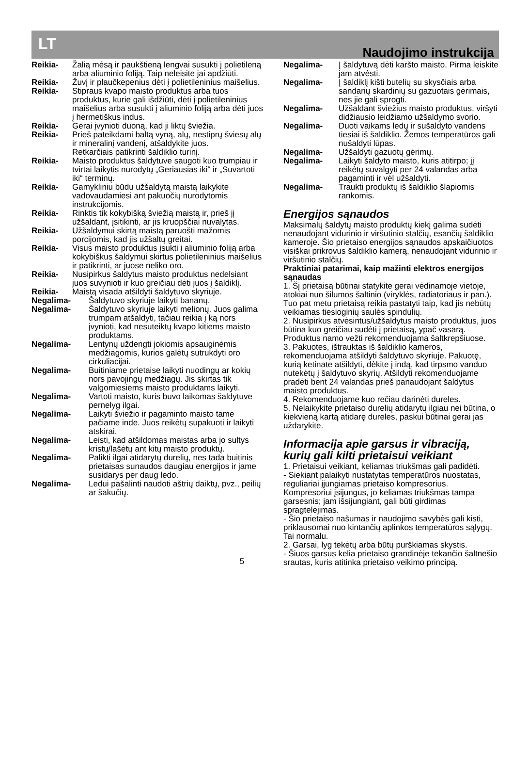LT Naudojimo instrukcija
Reikia- Žalią mėsą ir paukštieną lengvai susukti į polietileną arba aliuminio foliją. Taip neleisite jai apdžiūti.
Reikia- Žuvį ir plaučkepenius dėti į polietileninius maišelius.
Reikia- Stipraus kvapo maisto produktus arba tuos produktus, kurie gali išdžiūti, dėti į polietileninius maišelius arba susukti į aliuminio foliją arba dėti juos į hermetiškus indus.
Reikia- Gerai įvynioti duoną, kad ji liktų šviežia.
Reikia- Prieš pateikdami baltą vyną, alų, nestiprų šviesų alų ir mineralinį vandenį, atšaldykite juos.
Retkarčiais patikrinti šaldiklio turinį.
Reikia- Maisto produktus šaldytuve saugoti kuo trumpiau ir tvirtai laikytis nurodytų „Geriausias iki“ ir „Suvartoti iki“ terminų.
Reikia- Gamykliniu būdu užšaldytą maistą laikykite vadovaudamiesi ant pakuočių nurodytomis instrukcijomis.
Reikia- Rinktis tik kokybišką šviežią maistą ir, prieš jį užšaldant, įsitikinti, ar jis kruopščiai nuvalytas.
Reikia- Užšaldymui skirtą maistą paruošti mažomis porcijomis, kad jis užšaltų greitai.
Reikia- Visus maisto produktus įsukti į aliuminio foliją arba kokybiškus šaldymui skirtus polietileninius maišelius ir patikrinti, ar juose neliko oro.
Reikia- Nusipirkus šaldytus maisto produktus nedelsiant juos suvynioti ir kuo greičiau dėti juos į šaldiklį.
Reikia- Maistą visada atšildyti šaldytuvo skyriuje.
Negalima- Šaldytuvo skyriuje laikyti bananų.
Negalima- Šaldytuvo skyriuje laikyti melionų. Juos galima trumpam atšaldyti, tačiau reikia į ką nors įvynioti, kad nesuteiktų kvapo kitiems maisto produktams.
Negalima- Lentynų uždengti jokiomis apsauginėmis medžiagomis, kurios galėtų sutrukdyti oro cirkuliacijai.
Negalima- Buitiniame prietaise laikyti nuodingų ar kokių nors pavojingų medžiagų. Jis skirtas tik valgomiesiems maisto produktams laikyti.
Negalima- Vartoti maisto, kuris buvo laikomas šaldytuve pernelyg ilgai.
Negalima- Laikyti šviežio ir pagaminto maisto tame pačiame inde. Juos reikėtų supakuoti ir laikyti atskirai.
Negalima- Leisti, kad atšildomas maistas arba jo sultys kristų/lašėtų ant kitų maisto produktų.
Negalima- Palikti ilgai atidarytų durelių, nes tada buitinis prietaisas sunaudos daugiau energijos ir jame susidarys per daug ledo.
Negalima- Ledui pašalinti naudoti aštrių daiktų, pvz., peilių ar šakučių.
Negalima- Į šaldytuvą dėti karšto maisto. Pirma leiskite jam atvėsti.
Negalima- Į šaldiklį kišti butelių su skysčiais arba sandarių skardinių su gazuotais gėrimais, nes jie gali sprogti.
Negalima- Užšaldant šviežius maisto produktus, viršyti didžiausio leidžiamo užšaldymo svorio.
Negalima- Duoti vaikams ledų ir sušaldyto vandens tiesiai iš šaldiklio. Žemos temperatūros gali nušaldyti lūpas.
Negalima- Užšaldyti gazuotų gėrimų.
Negalima- Laikyti šaldyto maisto, kuris atitirpo; jį reikėtų suvalgyti per 24 valandas arba pagaminti ir vėl užšaldyti.
Negalima- Traukti produktų iš šaldiklio šlapiomis rankomis.
Energijos sąnaudos
Maksimalų šaldytų maisto produktų kiekį galima sudėti nenaudojant vidurinio ir viršutinio stalčių, esančių šaldiklio kameroje. Šio prietaiso energijos sąnaudos apskaičiuotos visiškai prikrovus šaldiklio kamerą, nenaudojant vidurinio ir viršutinio stalčių.
Praktiniai patarimai, kaip mažinti elektros energijos sąnaudas
1. Šį prietaisą būtinai statykite gerai vėdinamoje vietoje, atokiai nuo šilumos šaltinio (viryklės, radiatoriaus ir pan.). Tuo pat metu prietaisą reikia pastatyti taip, kad jis nebūtų veikiamas tiesioginių saulės spindulių.
2. Nusipirkus atvėsintus/užšaldytus maisto produktus, juos būtina kuo greičiau sudėti į prietaisą, ypač vasarą. Produktus namo vežti rekomenduojama šaltkrepšiuose.
3. Pakuotes, ištrauktas iš šaldiklio kameros, rekomenduojama atšildyti šaldytuvo skyriuje. Pakuotę, kurią ketinate atšildyti, dėkite į indą, kad tirpsmo vanduo nutekėtų į šaldytuvo skyrių. Atšildyti rekomenduojame pradėti bent 24 valandas prieš panaudojant šaldytus maisto produktus.
4. Rekomenduojame kuo rečiau darinėti dureles.
5. Nelaikykite prietaiso durelių atidarytų ilgiau nei būtina, o kiekvieną kartą atidarę dureles, paskui būtinai gerai jas uždarykite.
Informacija apie garsus ir vibraciją, kurių gali kilti prietaisui veikiant
1. Prietaisui veikiant, keliamas triukšmas gali padidėti.
- Siekiant palaikyti nustatytas temperatūros nuostatas, reguliariai įjungiamas prietaiso kompresorius. Kompresoriui įsijungus, jo keliamas triukšmas tampa garsesnis; jam išsijungiant, gali būti girdimas spragtelėjimas.
- Šio prietaiso našumas ir naudojimo savybės gali kisti, priklausomai nuo kintančių aplinkos temperatūros sąlygų. Tai normalu.
2. Garsai, lyg tekėtų arba būtų purškiamas skystis.
- Šiuos garsus kelia prietaiso grandinėje tekančio šaltnešio srautas, kuris atitinka prietaiso veikimo principą.
5